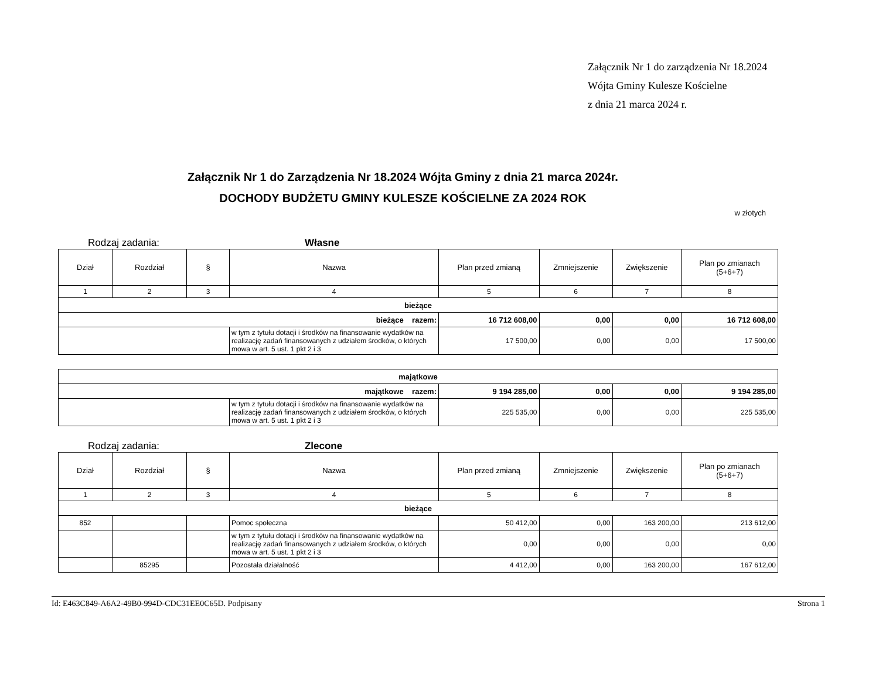Załącznik Nr 1 do zarządzenia Nr 18.2024
Wójta Gminy Kulesze Kościelne
z dnia 21 marca 2024 r.
Załącznik Nr 1 do Zarządzenia Nr 18.2024 Wójta Gminy z dnia 21 marca 2024r.
DOCHODY BUDŻETU GMINY KULESZE KOŚCIELNE ZA 2024 ROK
w złotych
Rodzaj zadania: Własne
| Dział | Rozdział | § | Nazwa | Plan przed zmianą | Zmniejszenie | Zwiększenie | Plan po zmianach (5+6+7) |
| --- | --- | --- | --- | --- | --- | --- | --- |
| 1 | 2 | 3 | 4 | 5 | 6 | 7 | 8 |
| bieżące | | | | | | | |
| bieżące razem: | | | | 16 712 608,00 | 0,00 | 0,00 | 16 712 608,00 |
| | | | w tym z tytułu dotacji i środków na finansowanie wydatków na realizację zadań finansowanych z udziałem środków, o których mowa w art. 5 ust. 1 pkt 2 i 3 | 17 500,00 | 0,00 | 0,00 | 17 500,00 |
| majątkowe | | | | | | | |
| majątkowe razem: | | | | 9 194 285,00 | 0,00 | 0,00 | 9 194 285,00 |
| | | | w tym z tytułu dotacji i środków na finansowanie wydatków na realizację zadań finansowanych z udziałem środków, o których mowa w art. 5 ust. 1 pkt 2 i 3 | 225 535,00 | 0,00 | 0,00 | 225 535,00 |
Rodzaj zadania: Zlecone
| Dział | Rozdział | § | Nazwa | Plan przed zmianą | Zmniejszenie | Zwiększenie | Plan po zmianach (5+6+7) |
| --- | --- | --- | --- | --- | --- | --- | --- |
| 1 | 2 | 3 | 4 | 5 | 6 | 7 | 8 |
| bieżące | | | | | | | |
| 852 | | | Pomoc społeczna | 50 412,00 | 0,00 | 163 200,00 | 213 612,00 |
| | | | w tym z tytułu dotacji i środków na finansowanie wydatków na realizację zadań finansowanych z udziałem środków, o których mowa w art. 5 ust. 1 pkt 2 i 3 | 0,00 | 0,00 | 0,00 | 0,00 |
| | 85295 | | Pozostała działalność | 4 412,00 | 0,00 | 163 200,00 | 167 612,00 |
Id: E463C849-A6A2-49B0-994D-CDC31EE0C65D. Podpisany Strona 1